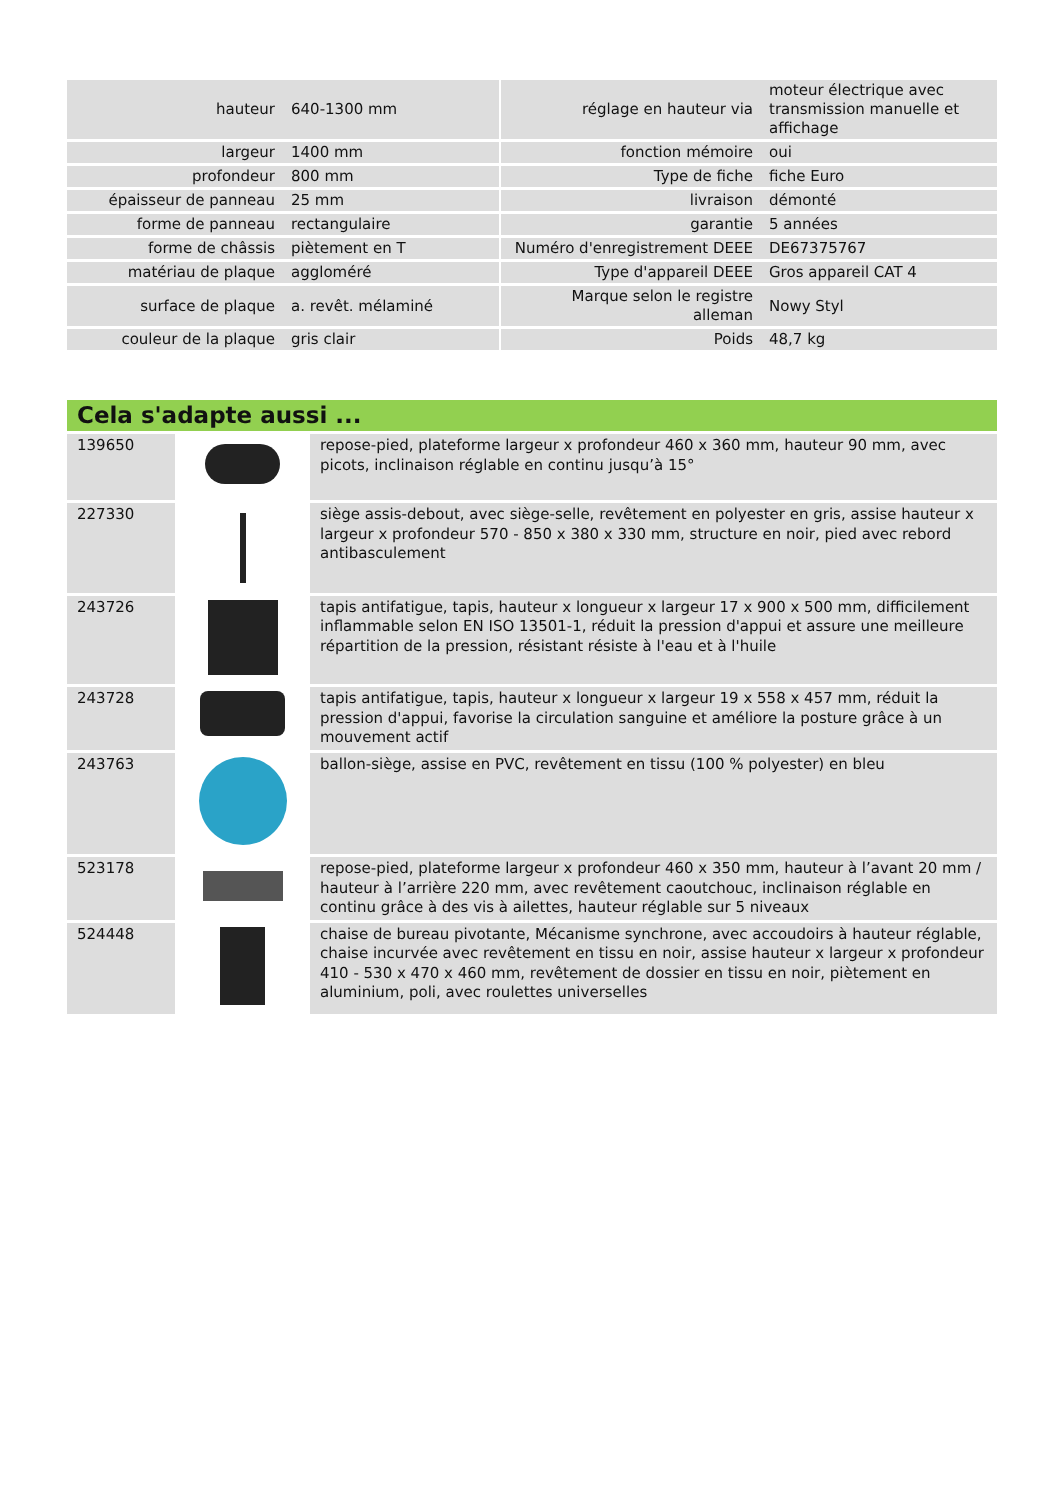| hauteur | 640-1300 mm | | réglage en hauteur via | moteur électrique avec transmission manuelle et affichage |
| largeur | 1400 mm | | fonction mémoire | oui |
| profondeur | 800 mm | | Type de fiche | fiche Euro |
| épaisseur de panneau | 25 mm | | livraison | démonté |
| forme de panneau | rectangulaire | | garantie | 5 années |
| forme de châssis | piètement en T | | Numéro d'enregistrement DEEE | DE67375767 |
| matériau de plaque | aggloméré | | Type d'appareil DEEE | Gros appareil CAT 4 |
| surface de plaque | a. revêt. mélaminé | | Marque selon le registre alleman | Nowy Styl |
| couleur de la plaque | gris clair | | Poids | 48,7 kg |
Cela s'adapte aussi ...
| 139650 | | repose-pied, plateforme largeur x profondeur 460 x 360 mm, hauteur 90 mm, avec picots, inclinaison réglable en continu jusqu’à 15° |
| 227330 | | siège assis-debout, avec siège-selle, revêtement en polyester en gris, assise hauteur x largeur x profondeur 570 - 850 x 380 x 330 mm, structure en noir, pied avec rebord antibasculement |
| 243726 | | tapis antifatigue, tapis, hauteur x longueur x largeur 17 x 900 x 500 mm, difficilement inflammable selon EN ISO 13501-1, réduit la pression d'appui et assure une meilleure répartition de la pression, résistant résiste à l'eau et à l'huile |
| 243728 | | tapis antifatigue, tapis, hauteur x longueur x largeur 19 x 558 x 457 mm, réduit la pression d'appui, favorise la circulation sanguine et améliore la posture grâce à un mouvement actif |
| 243763 | | ballon-siège, assise en PVC, revêtement en tissu (100 % polyester) en bleu |
| 523178 | | repose-pied, plateforme largeur x profondeur 460 x 350 mm, hauteur à l’avant 20 mm / hauteur à l’arrière 220 mm, avec revêtement caoutchouc, inclinaison réglable en continu grâce à des vis à ailettes, hauteur réglable sur 5 niveaux |
| 524448 | | chaise de bureau pivotante, Mécanisme synchrone, avec accoudoirs à hauteur réglable, chaise incurvée avec revêtement en tissu en noir, assise hauteur x largeur x profondeur 410 - 530 x 470 x 460 mm, revêtement de dossier en tissu en noir, piètement en aluminium, poli, avec roulettes universelles |